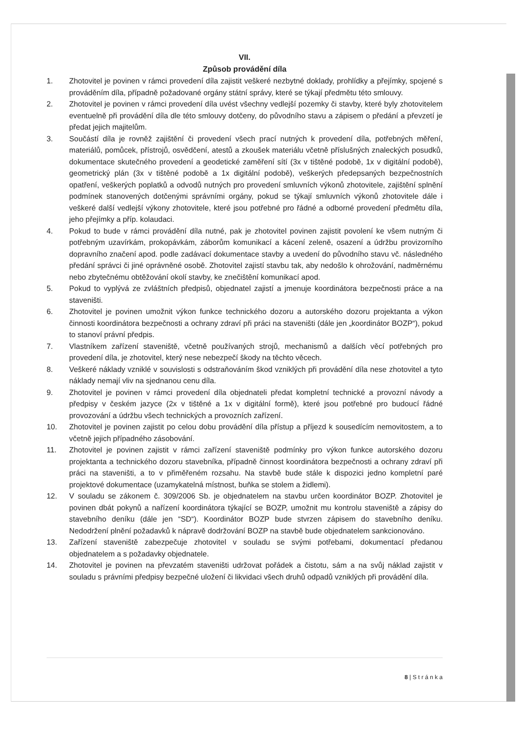VII.
Způsob provádění díla
1. Zhotovitel je povinen v rámci provedení díla zajistit veškeré nezbytné doklady, prohlídky a přejímky, spojené s prováděním díla, případně požadované orgány státní správy, které se týkají předmětu této smlouvy.
2. Zhotovitel je povinen v rámci provedení díla uvést všechny vedlejší pozemky či stavby, které byly zhotovitelem eventuelně při provádění díla dle této smlouvy dotčeny, do původního stavu a zápisem o předání a převzetí je předat jejich majitelům.
3. Součástí díla je rovněž zajištění či provedení všech prací nutných k provedení díla, potřebných měření, materiálů, pomůcek, přístrojů, osvědčení, atestů a zkoušek materiálu včetně příslušných znaleckých posudků, dokumentace skutečného provedení a geodetické zaměření sítí (3x v tištěné podobě, 1x v digitální podobě), geometrický plán (3x v tištěné podobě a 1x digitální podobě), veškerých předepsaných bezpečnostních opatření, veškerých poplatků a odvodů nutných pro provedení smluvních výkonů zhotovitele, zajištění splnění podmínek stanovených dotčenými správními orgány, pokud se týkají smluvních výkonů zhotovitele dále i veškeré další vedlejší výkony zhotovitele, které jsou potřebné pro řádné a odborné provedení předmětu díla, jeho přejímky a příp. kolaudaci.
4. Pokud to bude v rámci provádění díla nutné, pak je zhotovitel povinen zajistit povolení ke všem nutným či potřebným uzavírkám, prokopávkám, záborům komunikací a kácení zeleně, osazení a údržbu provizorního dopravního značení apod. podle zadávací dokumentace stavby a uvedení do původního stavu vč. následného předání správci či jiné oprávněné osobě. Zhotovitel zajistí stavbu tak, aby nedošlo k ohrožování, nadměrnému nebo zbytečnému obtěžování okolí stavby, ke znečištění komunikací apod.
5. Pokud to vyplývá ze zvláštních předpisů, objednatel zajistí a jmenuje koordinátora bezpečnosti práce a na staveništi.
6. Zhotovitel je povinen umožnit výkon funkce technického dozoru a autorského dozoru projektanta a výkon činnosti koordinátora bezpečnosti a ochrany zdraví při práci na staveništi (dále jen „koordinátor BOZP“), pokud to stanoví právní předpis.
7. Vlastníkem zařízení staveniště, včetně používaných strojů, mechanismů a dalších věcí potřebných pro provedení díla, je zhotovitel, který nese nebezpečí škody na těchto věcech.
8. Veškeré náklady vzniklé v souvislosti s odstraňováním škod vzniklých při provádění díla nese zhotovitel a tyto náklady nemají vliv na sjednanou cenu díla.
9. Zhotovitel je povinen v rámci provedení díla objednateli předat kompletní technické a provozní návody a předpisy v českém jazyce (2x v tištěné a 1x v digitální formě), které jsou potřebné pro budoucí řádné provozování a údržbu všech technických a provozních zařízení.
10. Zhotovitel je povinen zajistit po celou dobu provádění díla přístup a příjezd k sousedícím nemovitostem, a to včetně jejich případného zásobování.
11. Zhotovitel je povinen zajistit v rámci zařízení staveniště podmínky pro výkon funkce autorského dozoru projektanta a technického dozoru stavebníka, případně činnost koordinátora bezpečnosti a ochrany zdraví při práci na staveništi, a to v přiměřeném rozsahu. Na stavbě bude stále k dispozici jedno kompletní paré projektové dokumentace (uzamykatelná místnost, buňka se stolem a židlemi).
12. V souladu se zákonem č. 309/2006 Sb. je objednatelem na stavbu určen koordinátor BOZP. Zhotovitel je povinen dbát pokynů a nařízení koordinátora týkající se BOZP, umožnit mu kontrolu staveniště a zápisy do stavebního deníku (dále jen “SD“). Koordinátor BOZP bude stvrzen zápisem do stavebního deníku. Nedodržení plnění požadavků k nápravě dodržování BOZP na stavbě bude objednatelem sankcionováno.
13. Zařízení staveniště zabezpečuje zhotovitel v souladu se svými potřebami, dokumentací předanou objednatelem a s požadavky objednatele.
14. Zhotovitel je povinen na převzatém staveništi udržovat pořádek a čistotu, sám a na svůj náklad zajistit v souladu s právními předpisy bezpečné uložení či likvidaci všech druhů odpadů vzniklých při provádění díla.
8 | S t r á n k a